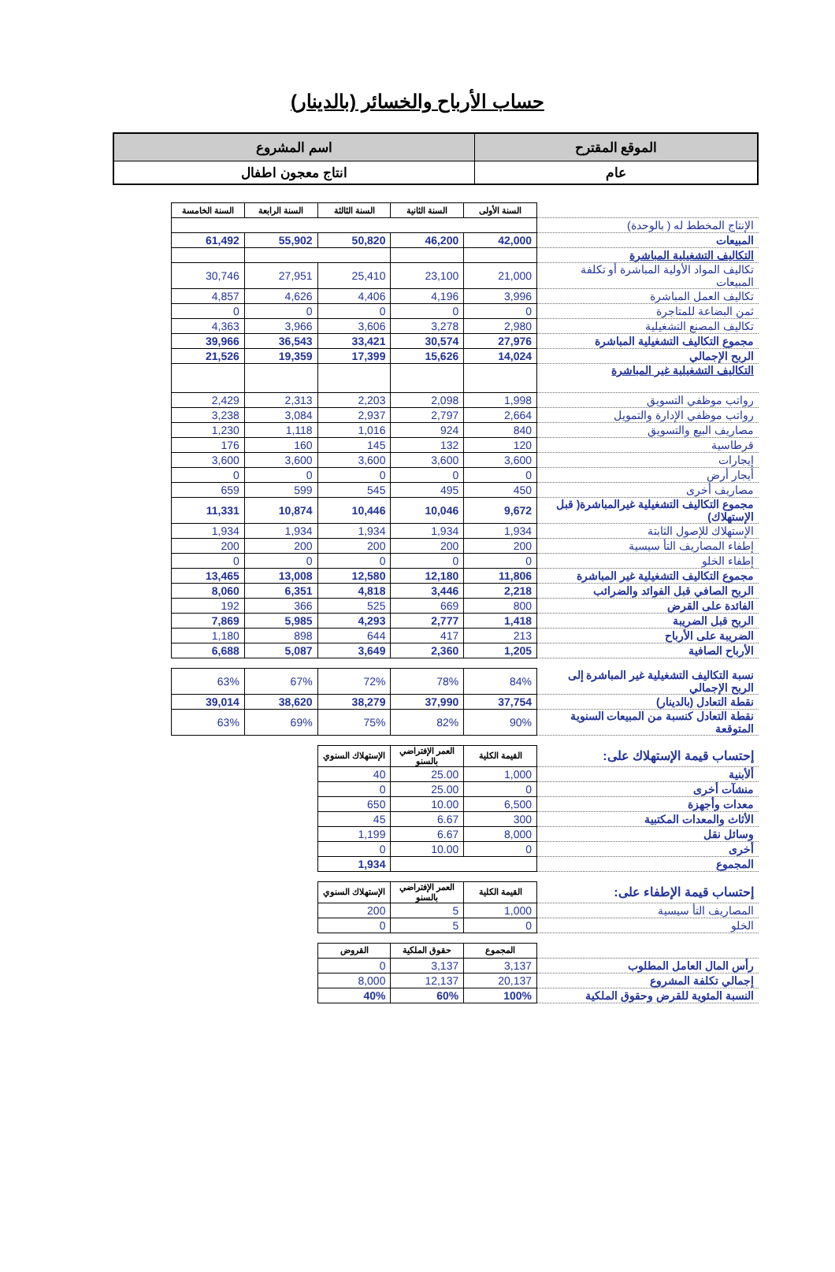حساب الأرباح والخسائر (بالدينار)
| الموقع المقترح | اسم المشروع |
| عام | انتاج معجون اطفال |
| | السنة الأولى | السنة الثانية | السنة الثالثة | السنة الرابعة | السنة الخامسة |
| الإنتاج المخطط له ( بالوحدة) | | | | | |
| المبيعات | 42,000 | 46,200 | 50,820 | 55,902 | 61,492 |
| التكاليف التشغيلية المباشرة | | | | | |
| تكاليف المواد الأولية المباشرة أو تكلفة المبيعات | 21,000 | 23,100 | 25,410 | 27,951 | 30,746 |
| تكاليف العمل المباشرة | 3,996 | 4,196 | 4,406 | 4,626 | 4,857 |
| ثمن البضاعة للمتاجرة | 0 | 0 | 0 | 0 | 0 |
| تكاليف المصنع التشغيلية | 2,980 | 3,278 | 3,606 | 3,966 | 4,363 |
| مجموع التكاليف التشغيلية المباشرة | 27,976 | 30,574 | 33,421 | 36,543 | 39,966 |
| الربح الإجمالي | 14,024 | 15,626 | 17,399 | 19,359 | 21,526 |
| التكاليف التشغيلية غير المباشرة | | | | | |
| رواتب موظفي التسويق | 1,998 | 2,098 | 2,203 | 2,313 | 2,429 |
| رواتب موظفي الإدارة والتمويل | 2,664 | 2,797 | 2,937 | 3,084 | 3,238 |
| مصاريف البيع والتسويق | 840 | 924 | 1,016 | 1,118 | 1,230 |
| قرطاسية | 120 | 132 | 145 | 160 | 176 |
| إيجارات | 3,600 | 3,600 | 3,600 | 3,600 | 3,600 |
| أيجار أرض | 0 | 0 | 0 | 0 | 0 |
| مصاريف أخرى | 450 | 495 | 545 | 599 | 659 |
| مجموع التكاليف التشغيلية غيرالمباشرة( قبل الإستهلاك) | 9,672 | 10,046 | 10,446 | 10,874 | 11,331 |
| الإستهلاك للإصول الثابتة | 1,934 | 1,934 | 1,934 | 1,934 | 1,934 |
| إطفاء المصاريف التأ سيسية | 200 | 200 | 200 | 200 | 200 |
| إطفاء الخلو | 0 | 0 | 0 | 0 | 0 |
| مجموع التكاليف التشغيلية غير المباشرة | 11,806 | 12,180 | 12,580 | 13,008 | 13,465 |
| الربح الصافي قبل الفوائد والضرائب | 2,218 | 3,446 | 4,818 | 6,351 | 8,060 |
| الفائدة على القرض | 800 | 669 | 525 | 366 | 192 |
| الربح قبل الضريبة | 1,418 | 2,777 | 4,293 | 5,985 | 7,869 |
| الضريبة على الأرباح | 213 | 417 | 644 | 898 | 1,180 |
| الأرباح الصافية | 1,205 | 2,360 | 3,649 | 5,087 | 6,688 |
| نسبة التكاليف التشغيلية غير المباشرة إلى الربح الإجمالي | 84% | 78% | 72% | 67% | 63% |
| نقطة التعادل (بالدينار) | 37,754 | 37,990 | 38,279 | 38,620 | 39,014 |
| نقطة التعادل كنسبة من المبيعات السنوية المتوقعة | 90% | 82% | 75% | 69% | 63% |
| إحتساب قيمة الإستهلاك على: | القيمة الكلية | العمر الإفتراضي بالسنو | الإستهلاك السنوي | | |
| ألأبنية | 1,000 | 25.00 | 40 | | |
| منشآت أخرى | 0 | 25.00 | 0 | | |
| معدات وأجهزة | 6,500 | 10.00 | 650 | | |
| الأثاث والمعدات المكتبية | 300 | 6.67 | 45 | | |
| وسائل نقل | 8,000 | 6.67 | 1,199 | | |
| أخرى | 0 | 10.00 | 0 | | |
| المجموع | | | 1,934 | | |
| إحتساب قيمة الإطفاء على: | القيمة الكلية | العمر الإفتراضي بالسنو | الإستهلاك السنوي | | |
| المصاريف التأ سيسية | 1,000 | 5 | 200 | | |
| الخلو | 0 | 5 | 0 | | |
| | المجموع | حقوق الملكية | القروض | | |
| رأس المال العامل المطلوب | 3,137 | 3,137 | 0 | | |
| إجمالي تكلفة المشروع | 20,137 | 12,137 | 8,000 | | |
| النسبة المئوية للقرض وحقوق الملكية | 100% | 60% | 40% | | |